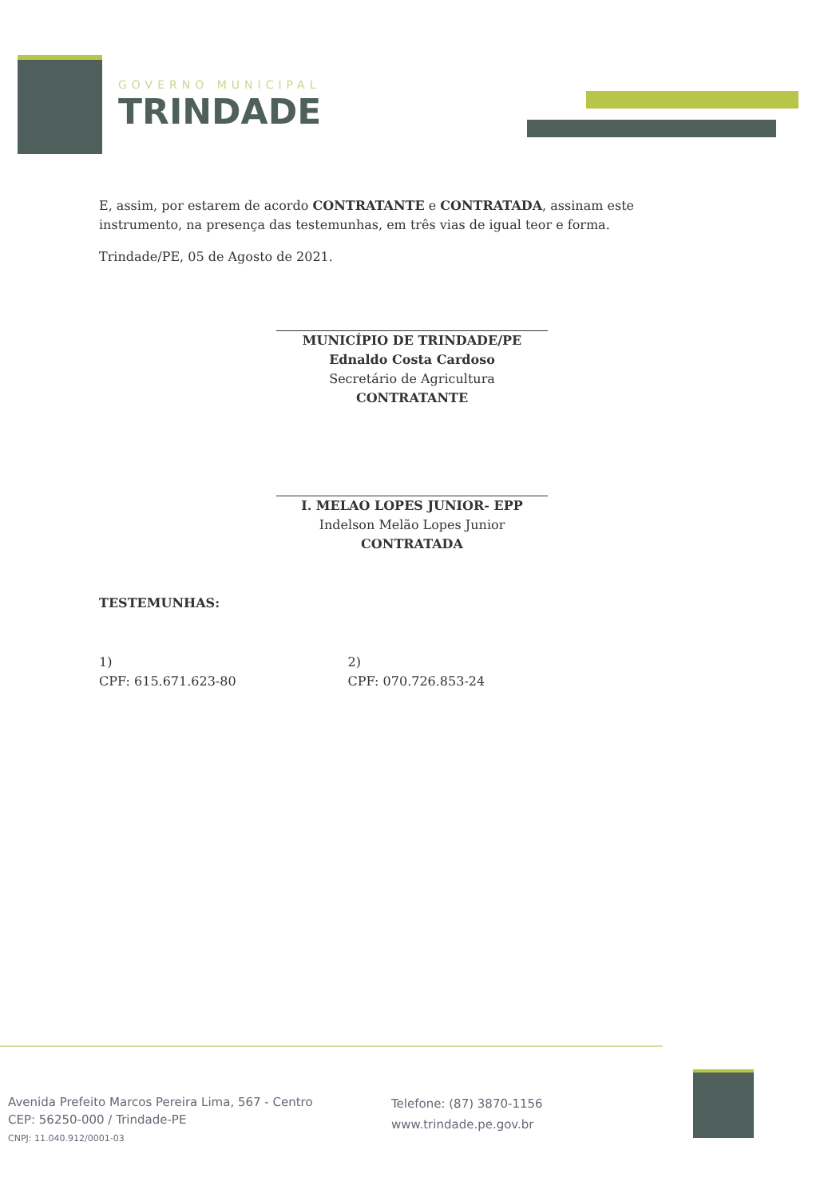GOVERNO MUNICIPAL
TRINDADE
E, assim, por estarem de acordo CONTRATANTE e CONTRATADA, assinam este instrumento, na presença das testemunhas, em três vias de igual teor e forma.
Trindade/PE, 05 de Agosto de 2021.
MUNICÍPIO DE TRINDADE/PE
Ednaldo Costa Cardoso
Secretário de Agricultura
CONTRATANTE
I. MELAO LOPES JUNIOR- EPP
Indelson Melão Lopes Junior
CONTRATADA
TESTEMUNHAS:
1)
CPF: 615.671.623-80
2)
CPF: 070.726.853-24
Avenida Prefeito Marcos Pereira Lima, 567 - Centro
CEP: 56250-000 / Trindade-PE
CNPJ: 11.040.912/0001-03
Telefone: (87) 3870-1156
www.trindade.pe.gov.br